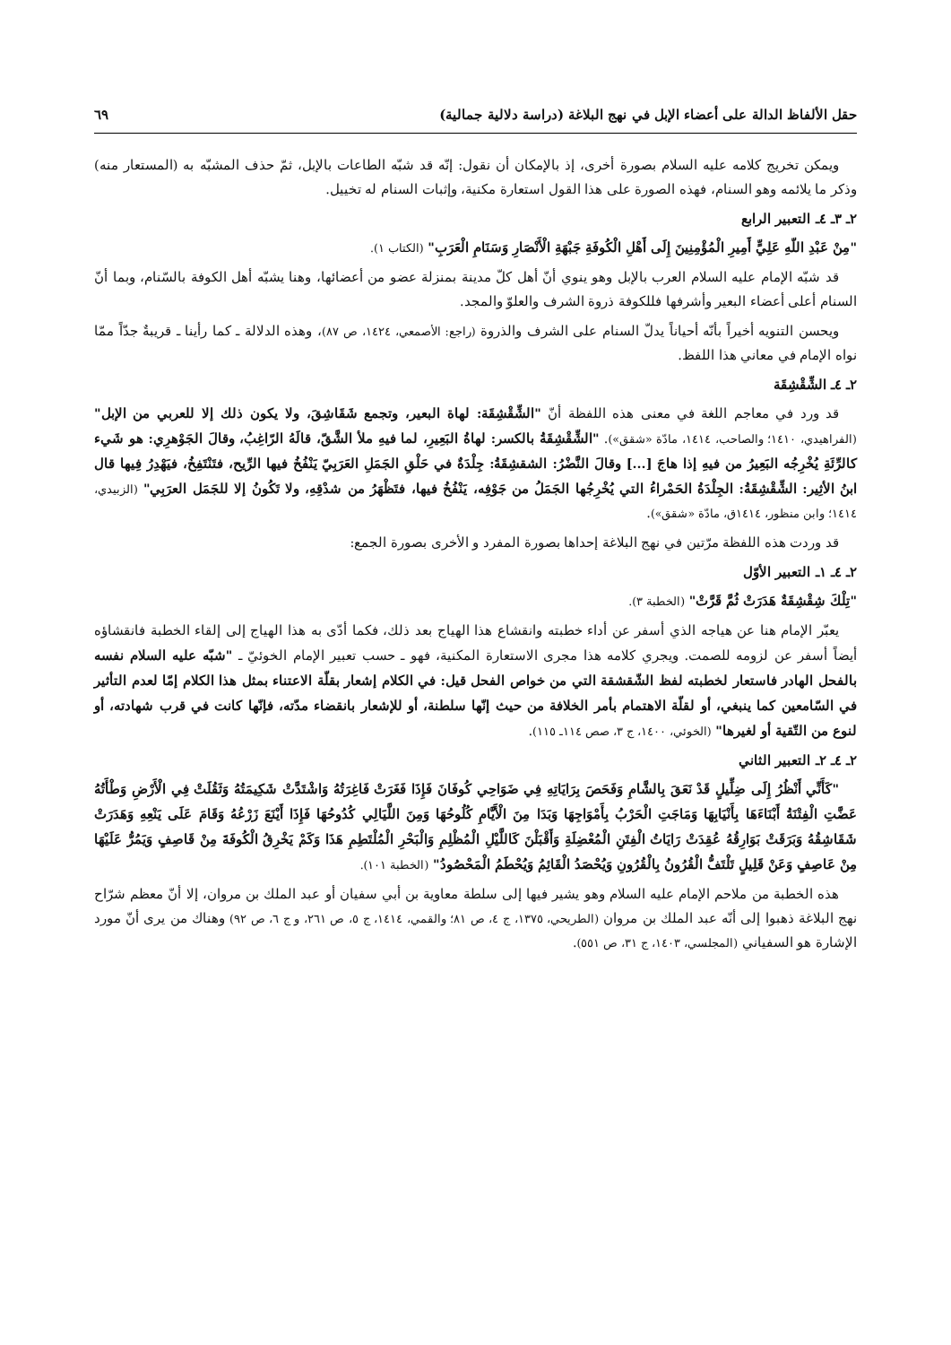حقل الألفاظ الدالة على أعضاء الإبل في نهج البلاغة (دراسة دلالية جمالية) ٦٩
ويمكن تخريج كلامه عليه السلام بصورة أخرى، إذ بالإمكان أن نقول: إنّه قد شبّه الطاعات بالإبل، ثمّ حذف المشبّه به (المستعار منه) وذكر ما يلائمه وهو السنام، فهذه الصورة على هذا القول استعارة مكنية، وإثبات السنام له تخييل.
٢ـ ٣ـ ٤ـ التعبير الرابع
"مِنْ عَبْدِ اللّهِ عَلِيٍّ أَمِيرِ الْمُؤْمِنِينَ إِلَى أَهْلِ الْكُوفَةِ جَبْهَةِ الْأَنْصَارِ وَسَنَامِ الْعَرَبِ" (الكتاب ١).
قد شبّه الإمام عليه السلام العرب بالإبل وهو ينوي أنّ أهل كلّ مدينة بمنزلة عضو من أعضائها، وهنا يشبّه أهل الكوفة بالسّنام، وبما أنّ السنام أعلى أعضاء البعير وأشرفها فللكوفة ذروة الشرف والعلوّ والمجد.
ويحسن التنويه أخيراً بأنّه أحياناً يدلّ السنام على الشرف والذروة (راجع: الأصمعي، ١٤٢٤، ص ٨٧)، وهذه الدلالة ـ كما رأينا ـ قريبةٌ جدّاً ممّا نواه الإمام في معاني هذا اللفظ.
٢ـ ٤ـ الشِّقْشِقَة
قد ورد في معاجم اللغة في معنى هذه اللفظة أنّ "الشِّقْشِقَة: لهاة البعير، وتجمع شَقَاشِقَ، ولا يكون ذلك إلا للعربي من الإبل" (الفراهيدي، ١٤١٠؛ والصاحب، ١٤١٤، مادّة «شقق»). "الشِّقْشِقَةُ بالكسر: لهاةُ البَعِيرِ، لما فيهِ ملأ الشَّقّ، قالَهُ الرّاغِبُ، وقالَ الجَوْهرِي: هو شَيء كالرِّئَةِ يُخْرِجُه البَعِيرُ من فيهِ إذا هاجَ [...] وقالَ النَّضْرُ: الشقشِقَةُ: جِلْدَةٌ في حَلْقِ الجَمَلِ العَرَبِيّ يَنْفُخُ فيها الرِّيح، فتَنْتَفِخُ، فيَهْدِرُ فِيها قال ابنُ الأثِير: الشِّقْشِقَةُ: الجِلْدَةُ الحَمْراءُ التي يُخْرِجُها الجَمَلُ من جَوْفِه، يَنْفُخُ فيها، فتَظْهَرُ من شدْقِهِ، ولا تَكُونُ إلا للجَمَل العرَبِي" (الزبيدي، ١٤١٤؛ وابن منظور، ١٤١٤ق، مادّة «شقق»).
قد وردت هذه اللفظة مرّتين في نهج البلاغة إحداها بصورة المفرد و الأخرى بصورة الجمع:
٢ـ ٤ـ ١ـ التعبير الأوّل
"تِلْكَ شِقْشِقَةٌ هَدَرَتْ ثُمَّ قَرَّتْ" (الخطبة ٣).
يعبّر الإمام هنا عن هياجه الذي أسفر عن أداء خطبته وانقشاع هذا الهياج بعد ذلك، فكما أدّى به هذا الهياج إلى إلقاء الخطبة فانقشاؤه أيضاً أسفر عن لزومه للصمت. ويجري كلامه هذا مجرى الاستعارة المكنية، فهو ـ حسب تعبير الإمام الخوئيّ ـ "شبّه عليه السلام نفسه بالفحل الهادر فاستعار لخطبته لفظ الشّقشقة التي من خواص الفحل قيل: في الكلام إشعار بقلّة الاعتناء بمثل هذا الكلام إمّا لعدم التأثير في السّامعين كما ينبغي، أو لقلّة الاهتمام بأمر الخلافة من حيث إنّها سلطنة، أو للإشعار بانقضاء مدّته، فإنّها كانت في قرب شهادته، أو لنوع من التّقية أو لغيرها" (الخوئي، ١٤٠٠، ج ٣، صص ١١٤ـ ١١٥).
٢ـ ٤ـ ٢ـ التعبير الثاني
"كَأَنِّي أَنْظُرُ إِلَى ضِلِّيلٍ قَدْ نَعَقَ بِالشَّامِ وَفَحَصَ بِرَايَاتِهِ فِي ضَوَاحِي كُوفَانَ فَإِذَا فَغَرَتْ فَاغِرَتُهُ وَاشْتَدَّتْ شَكِيمَتُهُ وَثَقُلَتْ فِي الْأَرْضِ وَطْأَتُهُ عَضَّتِ الْفِتْنَةُ أَبْنَاءَهَا بِأَنْيَابِهَا وَمَاجَتِ الْحَرْبُ بِأَمْوَاجِهَا وَبَدَا مِنَ الْأَيَّامِ كُلُوحُهَا وَمِنَ اللَّيَالِي كُدُوحُهَا فَإِذَا أَيْنَعَ زَرْعُهُ وَقَامَ عَلَى يَنْعِهِ وَهَدَرَتْ شَقَاشِقُهُ وَبَرَقَتْ بَوَارِقُهُ عُقِدَتْ رَايَاتُ الْفِتَنِ الْمُعْضِلَةِ وَأَقْبَلْنَ كَاللَّيْلِ الْمُظْلِمِ وَالْبَحْرِ الْمُلْتَطِمِ هَذَا وَكَمْ يَخْرِقُ الْكُوفَةَ مِنْ قَاصِفٍ وَيَمُرُّ عَلَيْهَا مِنْ عَاصِفٍ وَعَنْ قَلِيلٍ تَلْتَفُّ الْقُرُونُ بِالْقُرُونِ وَيُحْصَدُ الْقَائِمُ وَيُحْطَمُ الْمَحْصُودُ" (الخطبة ١٠١).
هذه الخطبة من ملاحم الإمام عليه السلام وهو يشير فيها إلى سلطة معاوية بن أبي سفيان أو عبد الملك بن مروان، إلا أنّ معظم شرّاح نهج البلاغة ذهبوا إلى أنّه عبد الملك بن مروان (الطريحي، ١٣٧٥، ج ٤، ص ٨١؛ والقمي، ١٤١٤، ج ٥، ص ٢٦١، و ج ٦، ص ٩٢) وهناك من يرى أنّ مورد الإشارة هو السفياني (المجلسي، ١٤٠٣، ج ٣١، ص ٥٥١).